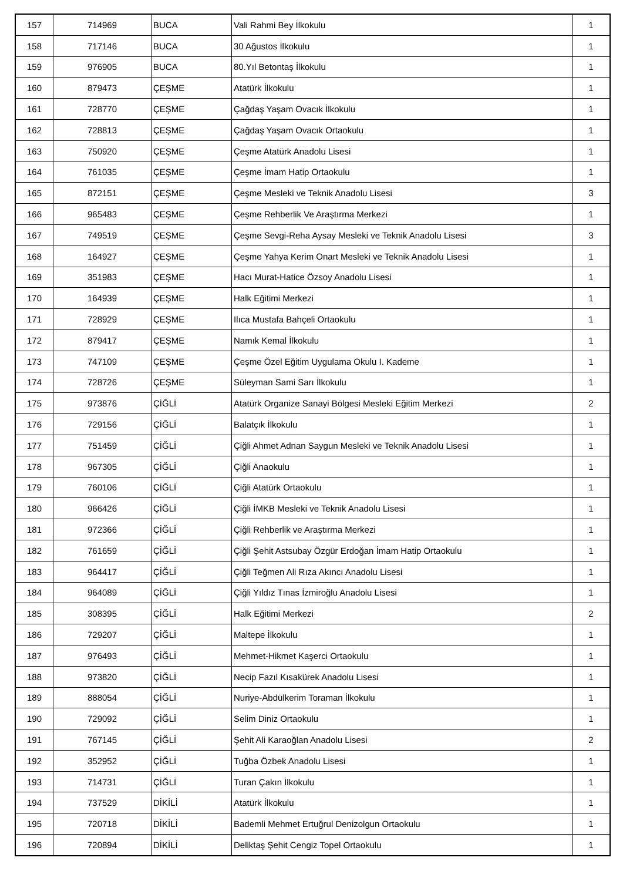| 157 | 714969 | BUCA | Vali Rahmi Bey İlkokulu | 1 |
| 158 | 717146 | BUCA | 30 Ağustos İlkokulu | 1 |
| 159 | 976905 | BUCA | 80.Yıl Betontaş İlkokulu | 1 |
| 160 | 879473 | ÇEŞME | Atatürk İlkokulu | 1 |
| 161 | 728770 | ÇEŞME | Çağdaş Yaşam Ovacık İlkokulu | 1 |
| 162 | 728813 | ÇEŞME | Çağdaş Yaşam Ovacık Ortaokulu | 1 |
| 163 | 750920 | ÇEŞME | Çeşme Atatürk Anadolu Lisesi | 1 |
| 164 | 761035 | ÇEŞME | Çeşme İmam Hatip Ortaokulu | 1 |
| 165 | 872151 | ÇEŞME | Çeşme Mesleki ve Teknik Anadolu Lisesi | 3 |
| 166 | 965483 | ÇEŞME | Çeşme Rehberlik Ve Araştırma Merkezi | 1 |
| 167 | 749519 | ÇEŞME | Çeşme Sevgi-Reha Aysay Mesleki ve Teknik Anadolu Lisesi | 3 |
| 168 | 164927 | ÇEŞME | Çeşme Yahya Kerim Onart Mesleki ve Teknik Anadolu Lisesi | 1 |
| 169 | 351983 | ÇEŞME | Hacı Murat-Hatice Özsoy Anadolu Lisesi | 1 |
| 170 | 164939 | ÇEŞME | Halk Eğitimi Merkezi | 1 |
| 171 | 728929 | ÇEŞME | Ilıca Mustafa Bahçeli Ortaokulu | 1 |
| 172 | 879417 | ÇEŞME | Namık Kemal İlkokulu | 1 |
| 173 | 747109 | ÇEŞME | Çeşme Özel Eğitim Uygulama Okulu I. Kademe | 1 |
| 174 | 728726 | ÇEŞME | Süleyman Sami Sarı İlkokulu | 1 |
| 175 | 973876 | ÇİĞLİ | Atatürk Organize Sanayi Bölgesi Mesleki Eğitim Merkezi | 2 |
| 176 | 729156 | ÇİĞLİ | Balatçık İlkokulu | 1 |
| 177 | 751459 | ÇİĞLİ | Çiğli Ahmet Adnan Saygun Mesleki ve Teknik Anadolu Lisesi | 1 |
| 178 | 967305 | ÇİĞLİ | Çiğli Anaokulu | 1 |
| 179 | 760106 | ÇİĞLİ | Çiğli Atatürk Ortaokulu | 1 |
| 180 | 966426 | ÇİĞLİ | Çiğli İMKB Mesleki ve Teknik Anadolu Lisesi | 1 |
| 181 | 972366 | ÇİĞLİ | Çiğli Rehberlik ve Araştırma Merkezi | 1 |
| 182 | 761659 | ÇİĞLİ | Çiğli Şehit Astsubay Özgür Erdoğan İmam Hatip Ortaokulu | 1 |
| 183 | 964417 | ÇİĞLİ | Çiğli Teğmen Ali Rıza Akıncı Anadolu Lisesi | 1 |
| 184 | 964089 | ÇİĞLİ | Çiğli Yıldız Tınas İzmiroğlu Anadolu Lisesi | 1 |
| 185 | 308395 | ÇİĞLİ | Halk Eğitimi Merkezi | 2 |
| 186 | 729207 | ÇİĞLİ | Maltepe İlkokulu | 1 |
| 187 | 976493 | ÇİĞLİ | Mehmet-Hikmet Kaşerci Ortaokulu | 1 |
| 188 | 973820 | ÇİĞLİ | Necip Fazıl Kısakürek Anadolu Lisesi | 1 |
| 189 | 888054 | ÇİĞLİ | Nuriye-Abdülkerim Toraman İlkokulu | 1 |
| 190 | 729092 | ÇİĞLİ | Selim Diniz Ortaokulu | 1 |
| 191 | 767145 | ÇİĞLİ | Şehit Ali Karaoğlan Anadolu Lisesi | 2 |
| 192 | 352952 | ÇİĞLİ | Tuğba Özbek Anadolu Lisesi | 1 |
| 193 | 714731 | ÇİĞLİ | Turan Çakın İlkokulu | 1 |
| 194 | 737529 | DİKİLİ | Atatürk İlkokulu | 1 |
| 195 | 720718 | DİKİLİ | Bademli Mehmet Ertuğrul Denizolgun Ortaokulu | 1 |
| 196 | 720894 | DİKİLİ | Deliktaş Şehit Cengiz Topel Ortaokulu | 1 |